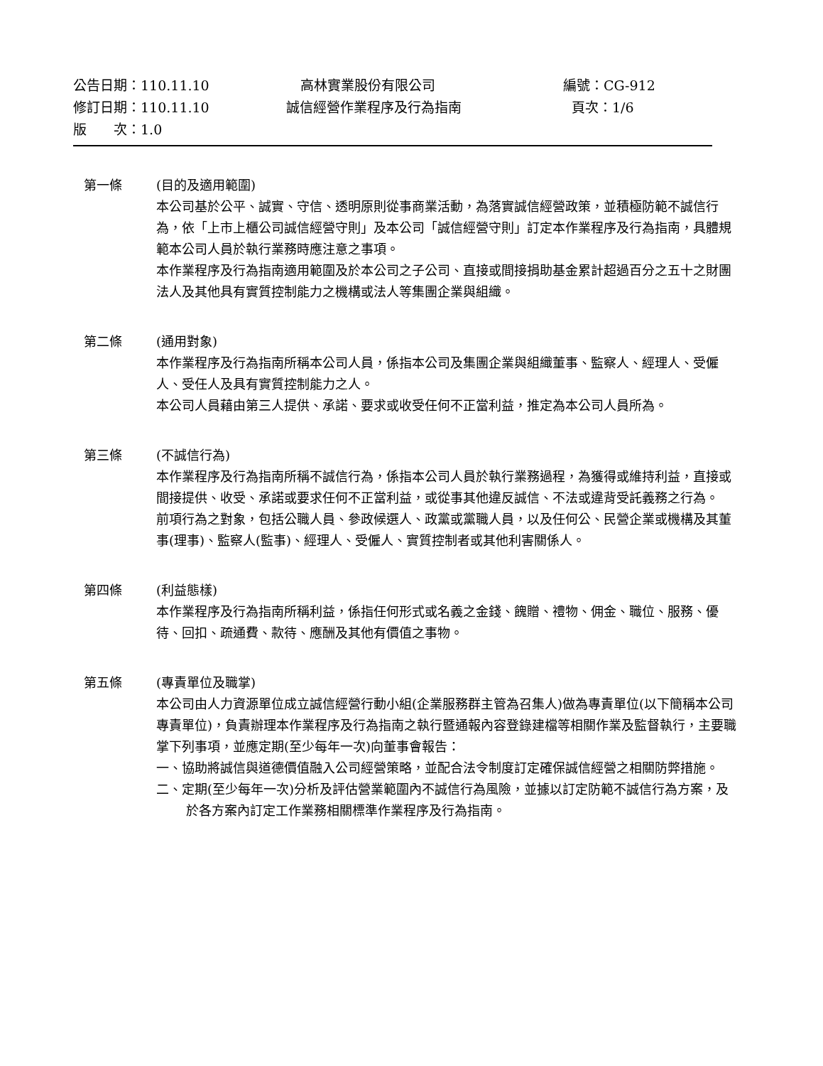| 公告日期：110.11.10 | 高林實業股份有限公司 | 編號：CG-912 |
| 修訂日期：110.11.10 | 誠信經營作業程序及行為指南 | 頁次：1/6 |
| 版 次：1.0 | | |
第一條 (目的及適用範圍)
本公司基於公平、誠實、守信、透明原則從事商業活動，為落實誠信經營政策，並積極防範不誠信行為，依「上市上櫃公司誠信經營守則」及本公司「誠信經營守則」訂定本作業程序及行為指南，具體規範本公司人員於執行業務時應注意之事項。
本作業程序及行為指南適用範圍及於本公司之子公司、直接或間接捐助基金累計超過百分之五十之財團法人及其他具有實質控制能力之機構或法人等集團企業與組織。
第二條 (通用對象)
本作業程序及行為指南所稱本公司人員，係指本公司及集團企業與組織董事、監察人、經理人、受僱人、受任人及具有實質控制能力之人。
本公司人員藉由第三人提供、承諾、要求或收受任何不正當利益，推定為本公司人員所為。
第三條 (不誠信行為)
本作業程序及行為指南所稱不誠信行為，係指本公司人員於執行業務過程，為獲得或維持利益，直接或間接提供、收受、承諾或要求任何不正當利益，或從事其他違反誠信、不法或違背受託義務之行為。
前項行為之對象，包括公職人員、參政候選人、政黨或黨職人員，以及任何公、民營企業或機構及其董事(理事)、監察人(監事)、經理人、受僱人、實質控制者或其他利害關係人。
第四條 (利益態樣)
本作業程序及行為指南所稱利益，係指任何形式或名義之金錢、餽贈、禮物、佣金、職位、服務、優待、回扣、疏通費、款待、應酬及其他有價值之事物。
第五條 (專責單位及職掌)
本公司由人力資源單位成立誠信經營行動小組(企業服務群主管為召集人)做為專責單位(以下簡稱本公司專責單位)，負責辦理本作業程序及行為指南之執行暨通報內容登錄建檔等相關作業及監督執行，主要職掌下列事項，並應定期(至少每年一次)向董事會報告：
一、協助將誠信與道德價值融入公司經營策略，並配合法令制度訂定確保誠信經營之相關防弊措施。
二、定期(至少每年一次)分析及評估營業範圍內不誠信行為風險，並據以訂定防範不誠信行為方案，及於各方案內訂定工作業務相關標準作業程序及行為指南。